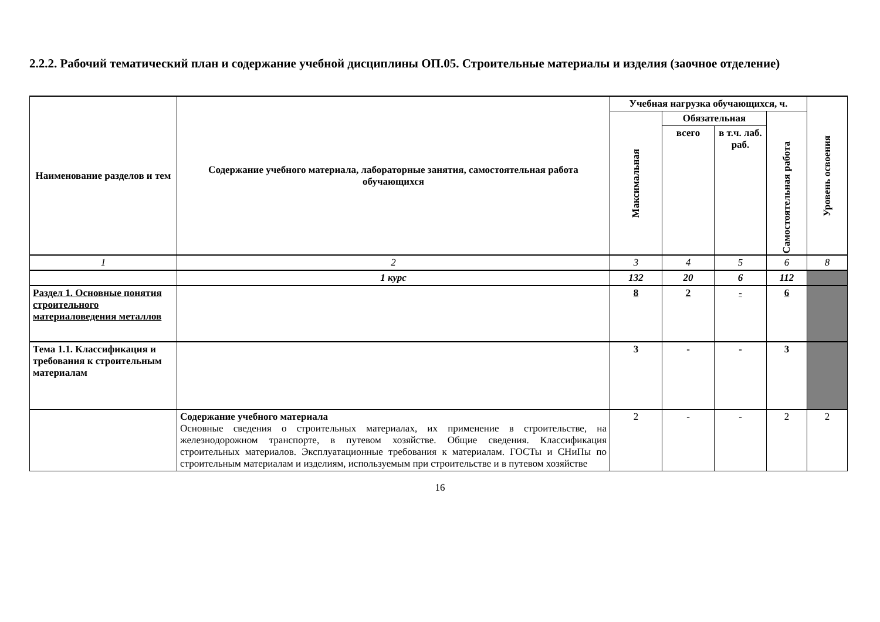2.2.2. Рабочий тематический план и содержание учебной дисциплины ОП.05. Строительные материалы и изделия (заочное отделение)
| Наименование разделов и тем | Содержание учебного материала, лабораторные занятия, самостоятельная работа обучающихся | Учебная нагрузка обучающихся, ч. | | | | Уровень освоения |
| --- | --- | --- | --- | --- | --- | --- |
| | | Максимальная | Обязательная | | Самостоятельная работа | |
| | | | всего | в т.ч. лаб. раб. | | |
| 1 | 2 | 3 | 4 | 5 | 6 | 8 |
| | 1 курс | 132 | 20 | 6 | 112 | |
| Раздел 1. Основные понятия строительного материаловедения металлов | | 8 | 2 | - | 6 | |
| Тема 1.1. Классификация и требования к строительным материалам | | 3 | - | - | 3 | |
| | Содержание учебного материала Основные сведения о строительных материалах, их применение в строительстве, на железнодорожном транспорте, в путевом хозяйстве. Общие сведения. Классификация строительных материалов. Эксплуатационные требования к материалам. ГОСТы и СНиПы по строительным материалам и изделиям, используемым при строительстве и в путевом хозяйстве | 2 | - | - | 2 | 2 |
16